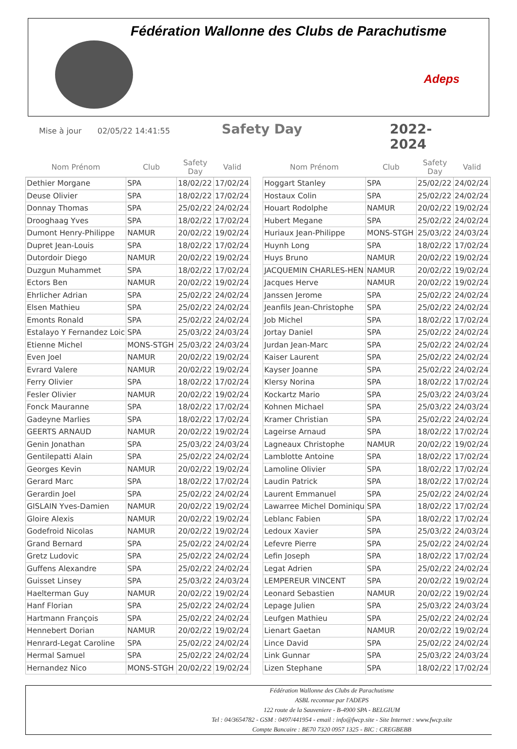Fédération Wallonne des Clubs de Parachutisme
Adeps
Mise à jour 02/05/22 14:41:55 Safety Day 2022-2024
| Nom Prénom | Club | Safety Day | Valid |
| --- | --- | --- | --- |
| Dethier Morgane | SPA | 18/02/22 | 17/02/24 |
| Deuse Olivier | SPA | 18/02/22 | 17/02/24 |
| Donnay Thomas | SPA | 25/02/22 | 24/02/24 |
| Drooghaag Yves | SPA | 18/02/22 | 17/02/24 |
| Dumont Henry-Philippe | NAMUR | 20/02/22 | 19/02/24 |
| Dupret Jean-Louis | SPA | 18/02/22 | 17/02/24 |
| Dutordoir Diego | NAMUR | 20/02/22 | 19/02/24 |
| Duzgun Muhammet | SPA | 18/02/22 | 17/02/24 |
| Ectors Ben | NAMUR | 20/02/22 | 19/02/24 |
| Ehrlicher Adrian | SPA | 25/02/22 | 24/02/24 |
| Elsen Mathieu | SPA | 25/02/22 | 24/02/24 |
| Emonts Ronald | SPA | 25/02/22 | 24/02/24 |
| Estalayo Y Fernandez Loic | SPA | 25/03/22 | 24/03/24 |
| Etienne Michel | MONS-STGH | 25/03/22 | 24/03/24 |
| Even Joel | NAMUR | 20/02/22 | 19/02/24 |
| Evrard Valere | NAMUR | 20/02/22 | 19/02/24 |
| Ferry Olivier | SPA | 18/02/22 | 17/02/24 |
| Fesler Olivier | NAMUR | 20/02/22 | 19/02/24 |
| Fonck Mauranne | SPA | 18/02/22 | 17/02/24 |
| Gadeyne Marlies | SPA | 18/02/22 | 17/02/24 |
| GEERTS ARNAUD | NAMUR | 20/02/22 | 19/02/24 |
| Genin Jonathan | SPA | 25/03/22 | 24/03/24 |
| Gentilepatti Alain | SPA | 25/02/22 | 24/02/24 |
| Georges Kevin | NAMUR | 20/02/22 | 19/02/24 |
| Gerard Marc | SPA | 18/02/22 | 17/02/24 |
| Gerardin Joel | SPA | 25/02/22 | 24/02/24 |
| GISLAIN Yves-Damien | NAMUR | 20/02/22 | 19/02/24 |
| Gloire Alexis | NAMUR | 20/02/22 | 19/02/24 |
| Godefroid Nicolas | NAMUR | 20/02/22 | 19/02/24 |
| Grand Bernard | SPA | 25/02/22 | 24/02/24 |
| Gretz Ludovic | SPA | 25/02/22 | 24/02/24 |
| Guffens Alexandre | SPA | 25/02/22 | 24/02/24 |
| Guisset Linsey | SPA | 25/03/22 | 24/03/24 |
| Haelterman Guy | NAMUR | 20/02/22 | 19/02/24 |
| Hanf Florian | SPA | 25/02/22 | 24/02/24 |
| Hartmann François | SPA | 25/02/22 | 24/02/24 |
| Hennebert Dorian | NAMUR | 20/02/22 | 19/02/24 |
| Henrard-Legat Caroline | SPA | 25/02/22 | 24/02/24 |
| Hermal Samuel | SPA | 25/02/22 | 24/02/24 |
| Hernandez Nico | MONS-STGH | 20/02/22 | 19/02/24 |
| Nom Prénom | Club | Safety Day | Valid |
| --- | --- | --- | --- |
| Hoggart Stanley | SPA | 25/02/22 | 24/02/24 |
| Hostaux Colin | SPA | 25/02/22 | 24/02/24 |
| Houart Rodolphe | NAMUR | 20/02/22 | 19/02/24 |
| Hubert Megane | SPA | 25/02/22 | 24/02/24 |
| Huriaux Jean-Philippe | MONS-STGH | 25/03/22 | 24/03/24 |
| Huynh Long | SPA | 18/02/22 | 17/02/24 |
| Huys Bruno | NAMUR | 20/02/22 | 19/02/24 |
| JACQUEMIN CHARLES-HEN | NAMUR | 20/02/22 | 19/02/24 |
| Jacques Herve | NAMUR | 20/02/22 | 19/02/24 |
| Janssen Jerome | SPA | 25/02/22 | 24/02/24 |
| Jeanfils Jean-Christophe | SPA | 25/02/22 | 24/02/24 |
| Job Michel | SPA | 18/02/22 | 17/02/24 |
| Jortay Daniel | SPA | 25/02/22 | 24/02/24 |
| Jurdan Jean-Marc | SPA | 25/02/22 | 24/02/24 |
| Kaiser Laurent | SPA | 25/02/22 | 24/02/24 |
| Kayser Joanne | SPA | 25/02/22 | 24/02/24 |
| Klersy Norina | SPA | 18/02/22 | 17/02/24 |
| Kockartz Mario | SPA | 25/03/22 | 24/03/24 |
| Kohnen Michael | SPA | 25/03/22 | 24/03/24 |
| Kramer Christian | SPA | 25/02/22 | 24/02/24 |
| Lageirse Arnaud | SPA | 18/02/22 | 17/02/24 |
| Lagneaux Christophe | NAMUR | 20/02/22 | 19/02/24 |
| Lamblotte Antoine | SPA | 18/02/22 | 17/02/24 |
| Lamoline Olivier | SPA | 18/02/22 | 17/02/24 |
| Laudin Patrick | SPA | 18/02/22 | 17/02/24 |
| Laurent Emmanuel | SPA | 25/02/22 | 24/02/24 |
| Lawarree Michel Dominiqu | SPA | 18/02/22 | 17/02/24 |
| Leblanc Fabien | SPA | 18/02/22 | 17/02/24 |
| Ledoux Xavier | SPA | 25/03/22 | 24/03/24 |
| Lefevre Pierre | SPA | 25/02/22 | 24/02/24 |
| Lefin Joseph | SPA | 18/02/22 | 17/02/24 |
| Legat Adrien | SPA | 25/02/22 | 24/02/24 |
| LEMPEREUR VINCENT | SPA | 20/02/22 | 19/02/24 |
| Leonard Sebastien | NAMUR | 20/02/22 | 19/02/24 |
| Lepage Julien | SPA | 25/03/22 | 24/03/24 |
| Leufgen Mathieu | SPA | 25/02/22 | 24/02/24 |
| Lienart Gaetan | NAMUR | 20/02/22 | 19/02/24 |
| Lince David | SPA | 25/02/22 | 24/02/24 |
| Link Gunnar | SPA | 25/03/22 | 24/03/24 |
| Lizen Stephane | SPA | 18/02/22 | 17/02/24 |
Fédération Wallonne des Clubs de Parachutisme
ASBL reconnue par l'ADEPS
122 route de la Sauveniere - B-4900 SPA - BELGIUM
Tel : 04/3654782 - GSM : 0497/441954 - email : info@fwcp.site - Site Internet : www.fwcp.site
Compte Bancaire : BE70 7320 0957 1325 - BIC : CREGBEBB